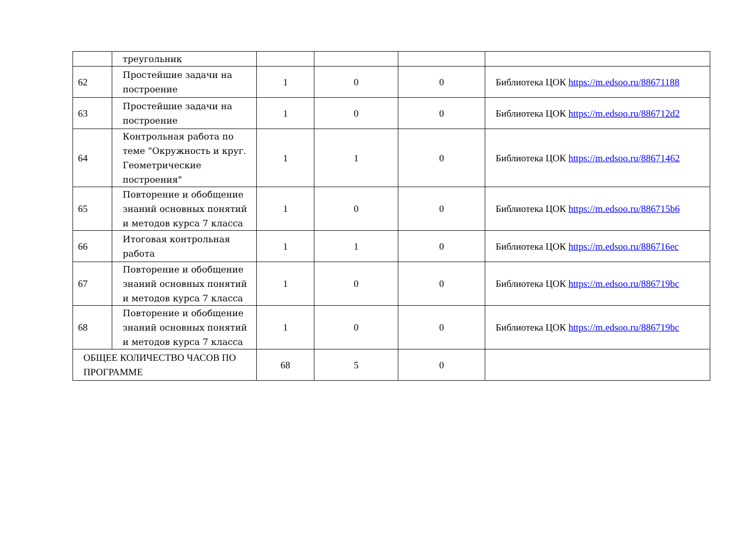| | треугольник | | | | |
| 62 | Простейшие задачи на построение | 1 | 0 | 0 | Библиотека ЦОК https://m.edsoo.ru/88671188 |
| 63 | Простейшие задачи на построение | 1 | 0 | 0 | Библиотека ЦОК https://m.edsoo.ru/886712d2 |
| 64 | Контрольная работа по теме "Окружность и круг. Геометрические построения" | 1 | 1 | 0 | Библиотека ЦОК https://m.edsoo.ru/88671462 |
| 65 | Повторение и обобщение знаний основных понятий и методов курса 7 класса | 1 | 0 | 0 | Библиотека ЦОК https://m.edsoo.ru/886715b6 |
| 66 | Итоговая контрольная работа | 1 | 1 | 0 | Библиотека ЦОК https://m.edsoo.ru/886716ec |
| 67 | Повторение и обобщение знаний основных понятий и методов курса 7 класса | 1 | 0 | 0 | Библиотека ЦОК https://m.edsoo.ru/886719bc |
| 68 | Повторение и обобщение знаний основных понятий и методов курса 7 класса | 1 | 0 | 0 | Библиотека ЦОК https://m.edsoo.ru/886719bc |
| ОБЩЕЕ КОЛИЧЕСТВО ЧАСОВ ПО ПРОГРАММЕ | | 68 | 5 | 0 | |